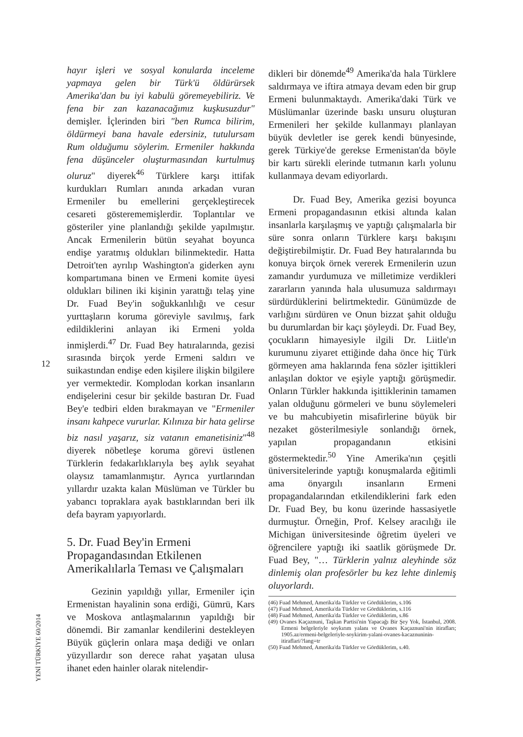12
YENİ TÜRKİYE 60/2014
hayır işleri ve sosyal konularda inceleme yapmaya gelen bir Türk'ü öldürürsek Amerika'dan bu iyi kabulü göremeyebiliriz. Ve fena bir zan kazanacağımız kuşkusuzdur" demişler. İçlerinden biri "ben Rumca bilirim, öldürmeyi bana havale edersiniz, tutulursam Rum olduğumu söylerim. Ermeniler hakkında fena düşünceler oluşturmasından kurtulmuş oluruz" diyerek<sup>46</sup> Türklere karşı ittifak kurdukları Rumları anında arkadan vuran Ermeniler bu emellerini gerçekleştirecek cesareti gösterememişlerdir. Toplantılar ve gösteriler yine planlandığı şekilde yapılmıştır. Ancak Ermenilerin bütün seyahat boyunca endişe yaratmış oldukları bilinmektedir. Hatta Detroit'ten ayrılıp Washington'a giderken aynı kompartımana binen ve Ermeni komite üyesi oldukları bilinen iki kişinin yarattığı telaş yine Dr. Fuad Bey'in soğukkanlılığı ve cesur yurttaşların koruma göreviyle savılmış, fark edildiklerini anlayan iki Ermeni yolda inmişlerdi.<sup>47</sup> Dr. Fuad Bey hatıralarında, gezisi sırasında birçok yerde Ermeni saldırı ve suikastından endişe eden kişilere ilişkin bilgilere yer vermektedir. Komplodan korkan insanların endişelerini cesur bir şekilde bastıran Dr. Fuad Bey'e tedbiri elden bırakmayan ve "Ermeniler insanı kahpece vururlar. Kılınıza bir hata gelirse biz nasıl yaşarız, siz vatanın emanetisiniz"<sup>48</sup> diyerek nöbetleşe koruma görevi üstlenen Türklerin fedakarlıklarıyla beş aylık seyahat olaysız tamamlanmıştır. Ayrıca yurtlarından yıllardır uzakta kalan Müslüman ve Türkler bu yabancı topraklara ayak bastıklarından beri ilk defa bayram yapıyorlardı.
5. Dr. Fuad Bey'in Ermeni Propagandasından Etkilenen Amerikalılarla Teması ve Çalışmaları
Gezinin yapıldığı yıllar, Ermeniler için Ermenistan hayalinin sona erdiği, Gümrü, Kars ve Moskova antlaşmalarının yapıldığı bir dönemdi. Bir zamanlar kendilerini destekleyen Büyük güçlerin onlara maşa dediği ve onları yüzyıllardır son derece rahat yaşatan ulusa ihanet eden hainler olarak nitelendir-
dikleri bir dönemde<sup>49</sup> Amerika'da hala Türklere saldırmaya ve iftira atmaya devam eden bir grup Ermeni bulunmaktaydı. Amerika'daki Türk ve Müslümanlar üzerinde baskı unsuru oluşturan Ermenileri her şekilde kullanmayı planlayan büyük devletler ise gerek kendi bünyesinde, gerek Türkiye'de gerekse Ermenistan'da böyle bir kartı sürekli elerinde tutmanın karlı yolunu kullanmaya devam ediyorlardı.
Dr. Fuad Bey, Amerika gezisi boyunca Ermeni propagandasının etkisi altında kalan insanlarla karşılaşmış ve yaptığı çalışmalarla bir süre sonra onların Türklere karşı bakışını değiştirebilmiştir. Dr. Fuad Bey hatıralarında bu konuya birçok örnek vererek Ermenilerin uzun zamandır yurdumuza ve milletimize verdikleri zararların yanında hala ulusumuza saldırmayı sürdürdüklerini belirtmektedir. Günümüzde de varlığını sürdüren ve Onun bizzat şahit olduğu bu durumlardan bir kaçı şöyleydi. Dr. Fuad Bey, çocukların himayesiyle ilgili Dr. Liitle'ın kurumunu ziyaret ettiğinde daha önce hiç Türk görmeyen ama haklarında fena sözler işittikleri anlaşılan doktor ve eşiyle yaptığı görüşmedir. Onların Türkler hakkında işittiklerinin tamamen yalan olduğunu görmeleri ve bunu söylemeleri ve bu mahcubiyetin misafirlerine büyük bir nezaket gösterilmesiyle sonlandığı örnek, yapılan propagandanın etkisini göstermektedir.<sup>50</sup> Yine Amerika'nın çeşitli üniversitelerinde yaptığı konuşmalarda eğitimli ama önyargılı insanların Ermeni propagandalarından etkilendiklerini fark eden Dr. Fuad Bey, bu konu üzerinde hassasiyetle durmuştur. Örneğin, Prof. Kelsey aracılığı ile Michigan üniversitesinde öğretim üyeleri ve öğrencilere yaptığı iki saatlik görüşmede Dr. Fuad Bey, "… Türklerin yalnız aleyhinde söz dinlemiş olan profesörler bu kez lehte dinlemiş oluyorlardı.
(46) Fuad Mehmed, Amerika'da Türkler ve Gördüklerim, s.106
(47) Fuad Mehmed, Amerika'da Türkler ve Gördüklerim, s.116
(48) Fuad Mehmed, Amerika'da Türkler ve Gördüklerim, s.86
(49) Ovanes Kaçaznuni, Taşkan Partisi'nin Yapacağı Bir Şey Yok, İstanbul, 2008. Ermeni belgeleriyle soykırım yalanı ve Ovanes Kaçaznuni'nin itirafları; 1905.az/ermeni-belgeleriyle-soykirim-yalani-ovanes-kacaznuninin-itiraflari/?lang=tr
(50) Fuad Mehmed, Amerika'da Türkler ve Gördüklerim, s.40.